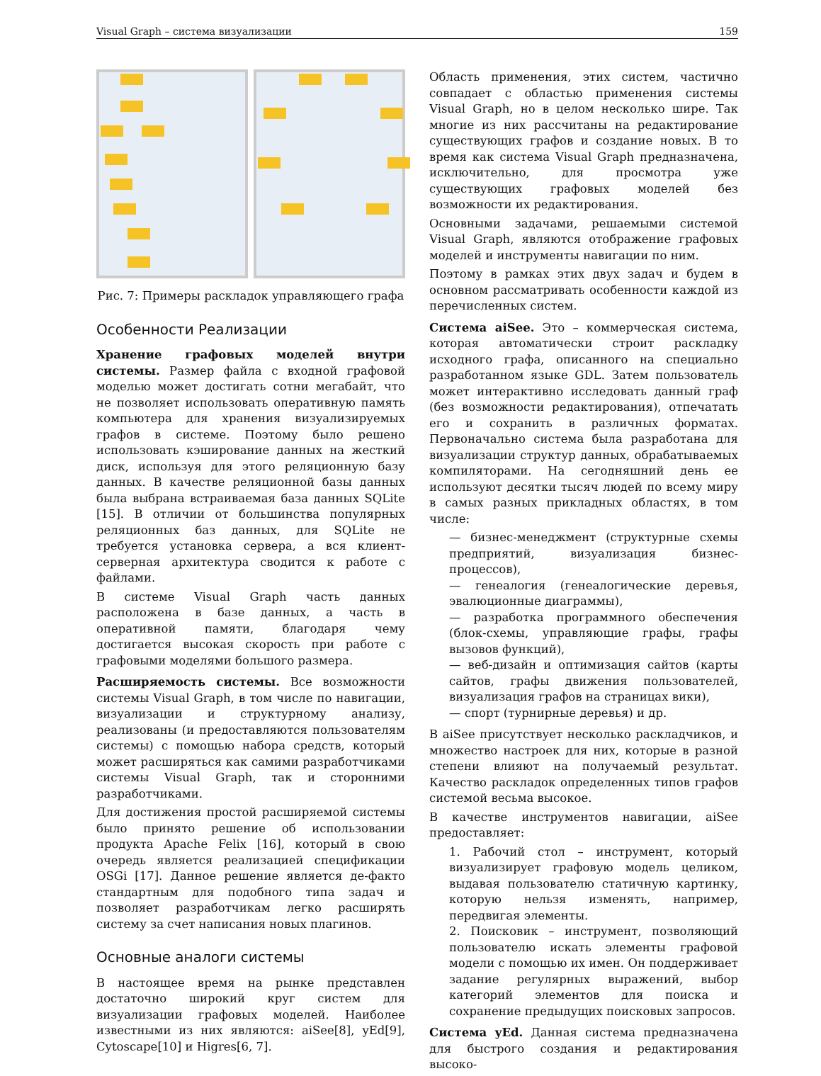Visual Graph – система визуализации 159
Рис. 7: Примеры раскладок управляющего графа
Особенности Реализации
Хранение графовых моделей внутри системы. Размер файла с входной графовой моделью может достигать сотни мегабайт, что не позволяет использовать оперативную память компьютера для хранения визуализируемых графов в системе. Поэтому было решено использовать кэширование данных на жесткий диск, используя для этого реляционную базу данных. В качестве реляционной базы данных была выбрана встраиваемая база данных SQLite [15]. В отличии от большинства популярных реляционных баз данных, для SQLite не требуется установка сервера, а вся клиент-серверная архитектура сводится к работе с файлами.
В системе Visual Graph часть данных расположена в базе данных, а часть в оперативной памяти, благодаря чему достигается высокая скорость при работе с графовыми моделями большого размера.
Расширяемость системы. Все возможности системы Visual Graph, в том числе по навигации, визуализации и структурному анализу, реализованы (и предоставляются пользователям системы) с помощью набора средств, который может расширяться как самими разработчиками системы Visual Graph, так и сторонними разработчиками.
Для достижения простой расширяемой системы было принято решение об использовании продукта Apache Felix [16], который в свою очередь является реализацией спецификации OSGi [17]. Данное решение является де-факто стандартным для подобного типа задач и позволяет разработчикам легко расширять систему за счет написания новых плагинов.
Основные аналоги системы
В настоящее время на рынке представлен достаточно широкий круг систем для визуализации графовых моделей. Наиболее известными из них являются: aiSee[8], yEd[9], Cytoscape[10] и Higres[6, 7].
Область применения, этих систем, частично совпадает с областью применения системы Visual Graph, но в целом несколько шире. Так многие из них рассчитаны на редактирование существующих графов и создание новых. В то время как система Visual Graph предназначена, исключительно, для просмотра уже существующих графовых моделей без возможности их редактирования.
Основными задачами, решаемыми системой Visual Graph, являются отображение графовых моделей и инструменты навигации по ним.
Поэтому в рамках этих двух задач и будем в основном рассматривать особенности каждой из перечисленных систем.
Система aiSee. Это – коммерческая система, которая автоматически строит раскладку исходного графа, описанного на специально разработанном языке GDL. Затем пользователь может интерактивно исследовать данный граф (без возможности редактирования), отпечатать его и сохранить в различных форматах. Первоначально система была разработана для визуализации структур данных, обрабатываемых компиляторами. На сегодняшний день ее используют десятки тысяч людей по всему миру в самых разных прикладных областях, в том числе:
— бизнес-менеджмент (структурные схемы предприятий, визуализация бизнес-процессов),
— генеалогия (генеалогические деревья, эвалюционные диаграммы),
— разработка программного обеспечения (блок-схемы, управляющие графы, графы вызовов функций),
— веб-дизайн и оптимизация сайтов (карты сайтов, графы движения пользователей, визуализация графов на страницах вики),
— спорт (турнирные деревья) и др.
В aiSee присутствует несколько раскладчиков, и множество настроек для них, которые в разной степени влияют на получаемый результат. Качество раскладок определенных типов графов системой весьма высокое.
В качестве инструментов навигации, aiSee предоставляет:
1. Рабочий стол – инструмент, который визуализирует графовую модель целиком, выдавая пользователю статичную картинку, которую нельзя изменять, например, передвигая элементы.
2. Поисковик – инструмент, позволяющий пользователю искать элементы графовой модели с помощью их имен. Он поддерживает задание регулярных выражений, выбор категорий элементов для поиска и сохранение предыдущих поисковых запросов.
Система yEd. Данная система предназначена для быстрого создания и редактирования высоко-